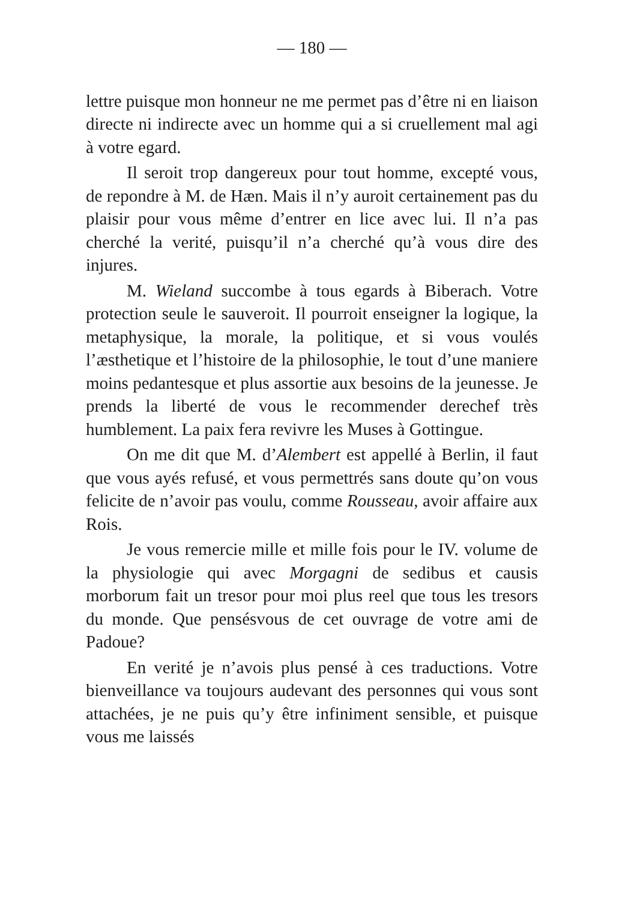— 180 —
lettre puisque mon honneur ne me permet pas d’être ni en liaison directe ni indirecte avec un homme qui a si cruellement mal agi à votre egard.
Il seroit trop dangereux pour tout homme, excepté vous, de repondre à M. de Hæn. Mais il n’y auroit certainement pas du plaisir pour vous même d’entrer en lice avec lui. Il n’a pas cherché la verité, puisqu’il n’a cherché qu’à vous dire des injures.
M. Wieland succombe à tous egards à Biberach. Votre protection seule le sauveroit. Il pourroit enseigner la logique, la metaphysique, la morale, la politique, et si vous voulés l’æsthetique et l’histoire de la philosophie, le tout d’une maniere moins pedantesque et plus assortie aux besoins de la jeunesse. Je prends la liberté de vous le recommender derechef très humblement. La paix fera revivre les Muses à Gottingue.
On me dit que M. d’Alembert est appellé à Berlin, il faut que vous ayés refusé, et vous permettrés sans doute qu’on vous felicite de n’avoir pas voulu, comme Rousseau, avoir affaire aux Rois.
Je vous remercie mille et mille fois pour le IV. volume de la physiologie qui avec Morgagni de sedibus et causis morborum fait un tresor pour moi plus reel que tous les tresors du monde. Que pensésvous de cet ouvrage de votre ami de Padoue?
En verité je n’avois plus pensé à ces traductions. Votre bienveillance va toujours audevant des personnes qui vous sont attachées, je ne puis qu’y être infiniment sensible, et puisque vous me laissés